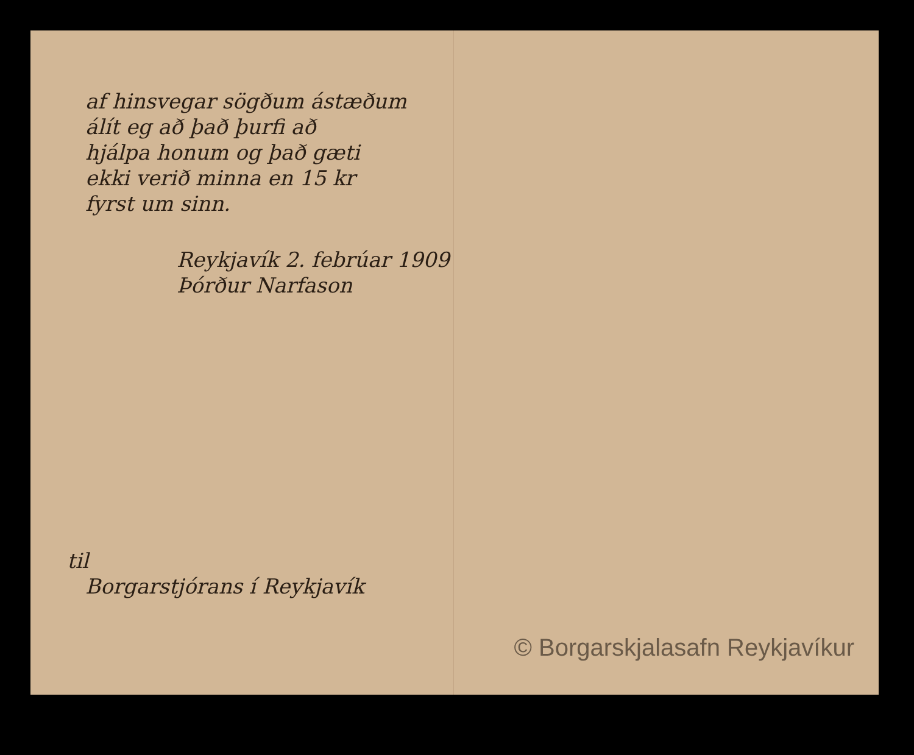af hinsvegar sögðum ástæðum
álít eg að það þurfi að
hjálpa honum og það gæti
ekki verið minna en 15 kr
fyrst um sinn.
Reykjavík 2. febrúar 1909
Þórður Narfason
til
Borgarstjórans í Reykjavík
© Borgarskjalasafn Reykjavíkur